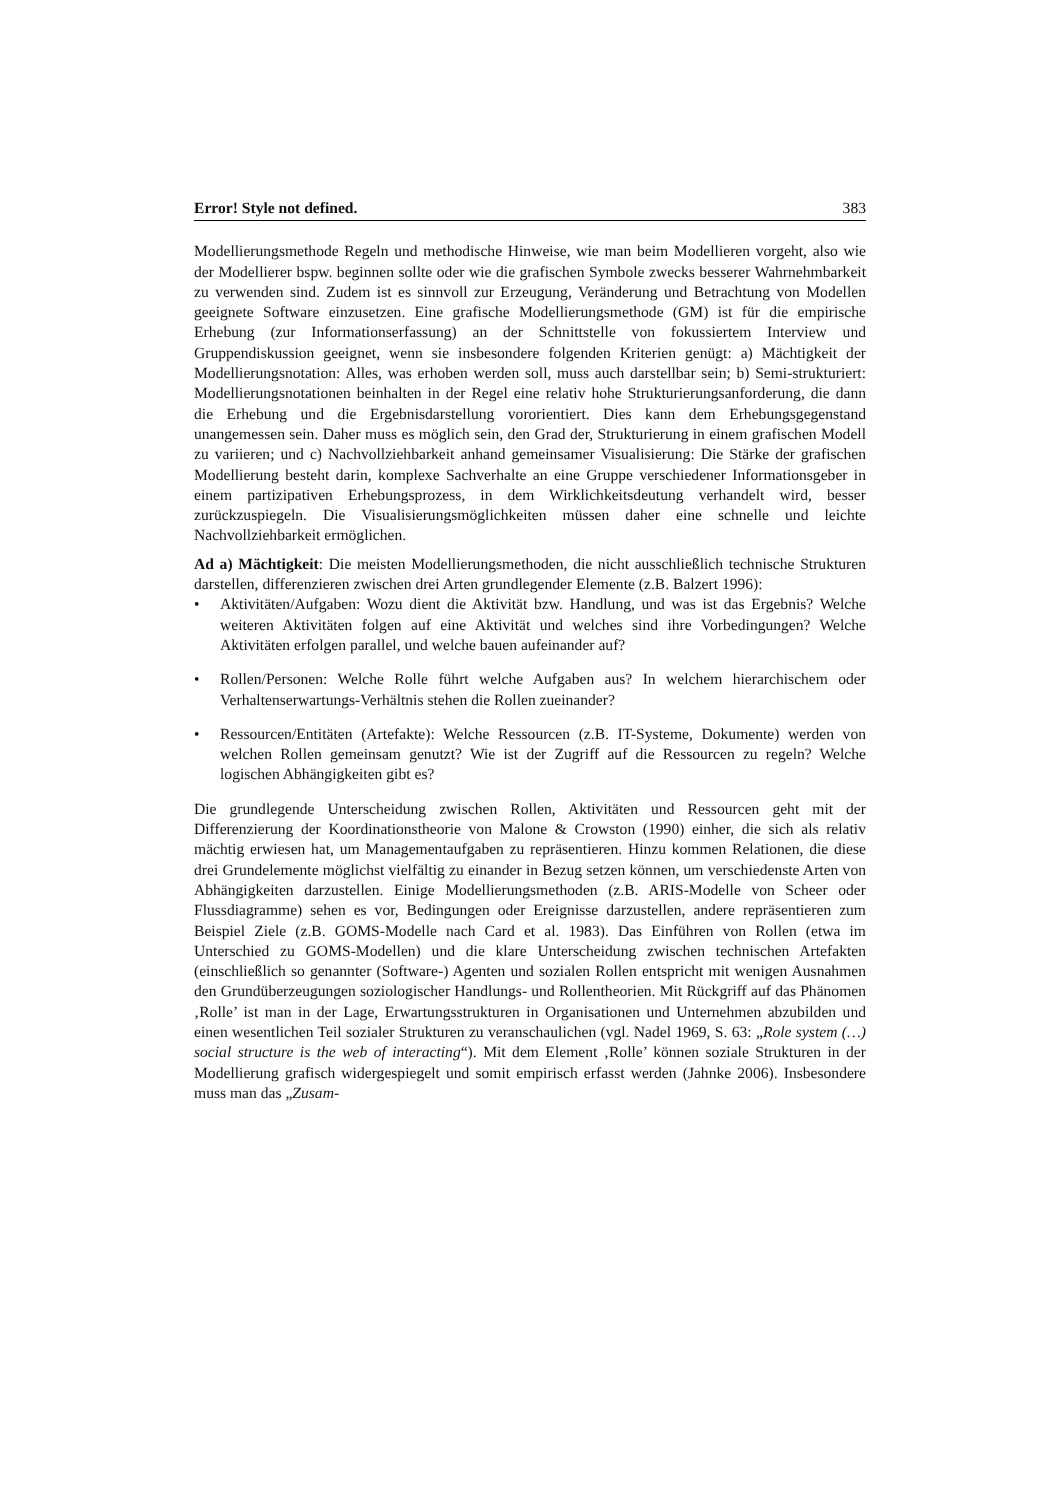Error! Style not defined. 383
Modellierungsmethode Regeln und methodische Hinweise, wie man beim Modellieren vorgeht, also wie der Modellierer bspw. beginnen sollte oder wie die grafischen Symbole zwecks besserer Wahrnehmbarkeit zu verwenden sind. Zudem ist es sinnvoll zur Erzeugung, Veränderung und Betrachtung von Modellen geeignete Software einzusetzen. Eine grafische Modellierungsmethode (GM) ist für die empirische Erhebung (zur Informationserfassung) an der Schnittstelle von fokussiertem Interview und Gruppendiskussion geeignet, wenn sie insbesondere folgenden Kriterien genügt: a) Mächtigkeit der Modellierungsnotation: Alles, was erhoben werden soll, muss auch darstellbar sein; b) Semi-strukturiert: Modellierungsnotationen beinhalten in der Regel eine relativ hohe Strukturierungsanforderung, die dann die Erhebung und die Ergebnisdarstellung vororientiert. Dies kann dem Erhebungsgegenstand unangemessen sein. Daher muss es möglich sein, den Grad der, Strukturierung in einem grafischen Modell zu variieren; und c) Nachvollziehbarkeit anhand gemeinsamer Visualisierung: Die Stärke der grafischen Modellierung besteht darin, komplexe Sachverhalte an eine Gruppe verschiedener Informationsgeber in einem partizipativen Erhebungsprozess, in dem Wirklichkeitsdeutung verhandelt wird, besser zurückzuspiegeln. Die Visualisierungsmöglichkeiten müssen daher eine schnelle und leichte Nachvollziehbarkeit ermöglichen.
Ad a) Mächtigkeit: Die meisten Modellierungsmethoden, die nicht ausschließlich technische Strukturen darstellen, differenzieren zwischen drei Arten grundlegender Elemente (z.B. Balzert 1996):
• Aktivitäten/Aufgaben: Wozu dient die Aktivität bzw. Handlung, und was ist das Ergebnis? Welche weiteren Aktivitäten folgen auf eine Aktivität und welches sind ihre Vorbedingungen? Welche Aktivitäten erfolgen parallel, und welche bauen aufeinander auf?
• Rollen/Personen: Welche Rolle führt welche Aufgaben aus? In welchem hierarchischem oder Verhaltenserwartungs-Verhältnis stehen die Rollen zueinander?
• Ressourcen/Entitäten (Artefakte): Welche Ressourcen (z.B. IT-Systeme, Dokumente) werden von welchen Rollen gemeinsam genutzt? Wie ist der Zugriff auf die Ressourcen zu regeln? Welche logischen Abhängigkeiten gibt es?
Die grundlegende Unterscheidung zwischen Rollen, Aktivitäten und Ressourcen geht mit der Differenzierung der Koordinationstheorie von Malone & Crowston (1990) einher, die sich als relativ mächtig erwiesen hat, um Managementaufgaben zu repräsentieren. Hinzu kommen Relationen, die diese drei Grundelemente möglichst vielfältig zu einander in Bezug setzen können, um verschiedenste Arten von Abhängigkeiten darzustellen. Einige Modellierungsmethoden (z.B. ARIS-Modelle von Scheer oder Flussdiagramme) sehen es vor, Bedingungen oder Ereignisse darzustellen, andere repräsentieren zum Beispiel Ziele (z.B. GOMS-Modelle nach Card et al. 1983). Das Einführen von Rollen (etwa im Unterschied zu GOMS-Modellen) und die klare Unterscheidung zwischen technischen Artefakten (einschließlich so genannter (Software-) Agenten und sozialen Rollen entspricht mit wenigen Ausnahmen den Grundüberzeugungen soziologischer Handlungs- und Rollentheorien. Mit Rückgriff auf das Phänomen ‚Rolle’ ist man in der Lage, Erwartungsstrukturen in Organisationen und Unternehmen abzubilden und einen wesentlichen Teil sozialer Strukturen zu veranschaulichen (vgl. Nadel 1969, S. 63: „Role system (…) social structure is the web of interacting“). Mit dem Element ‚Rolle’ können soziale Strukturen in der Modellierung grafisch widergespiegelt und somit empirisch erfasst werden (Jahnke 2006). Insbesondere muss man das „Zusam-